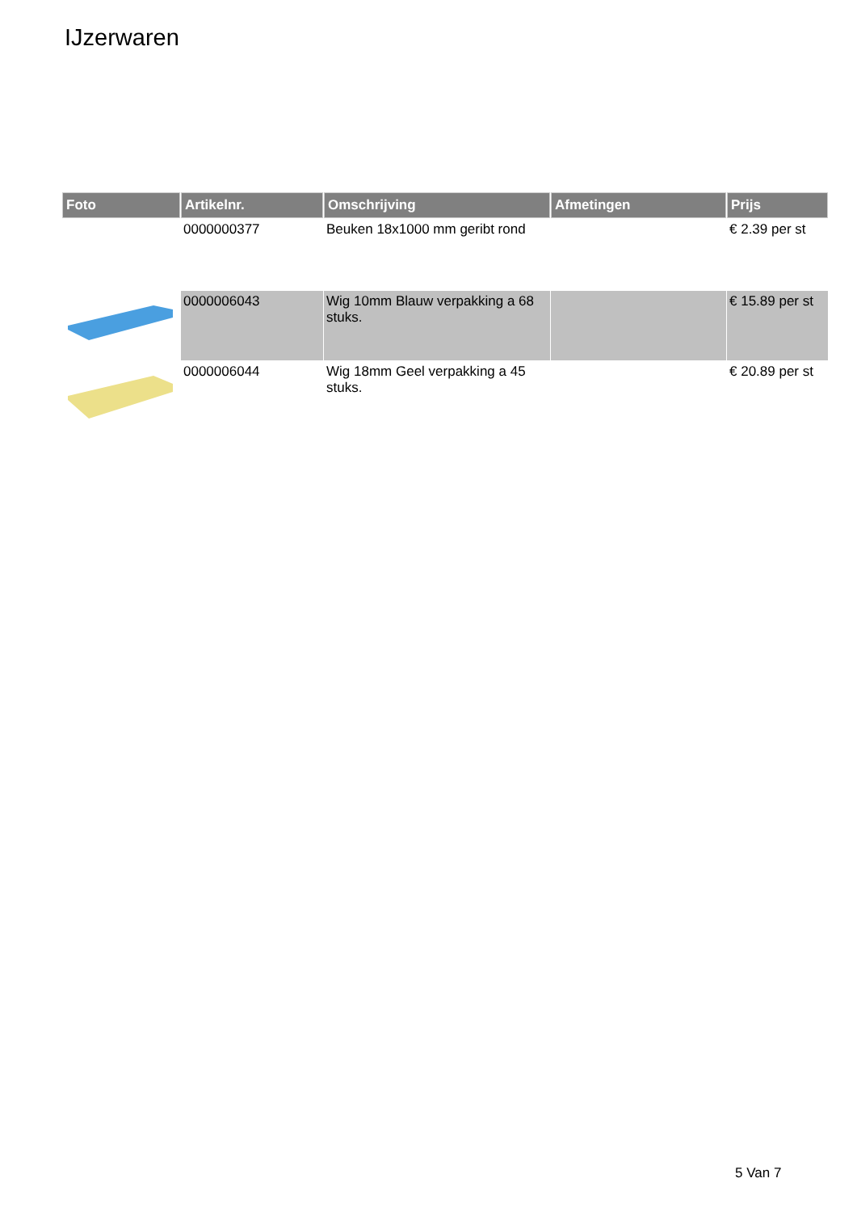IJzerwaren
| Foto | Artikelnr. | Omschrijving | Afmetingen | Prijs |
| --- | --- | --- | --- | --- |
| | 0000000377 | Beuken 18x1000 mm geribt rond | | € 2.39 per st |
| | 0000006043 | Wig 10mm Blauw verpakking a 68 stuks. | | € 15.89 per st |
| | 0000006044 | Wig 18mm Geel verpakking a 45 stuks. | | € 20.89 per st |
5 Van 7